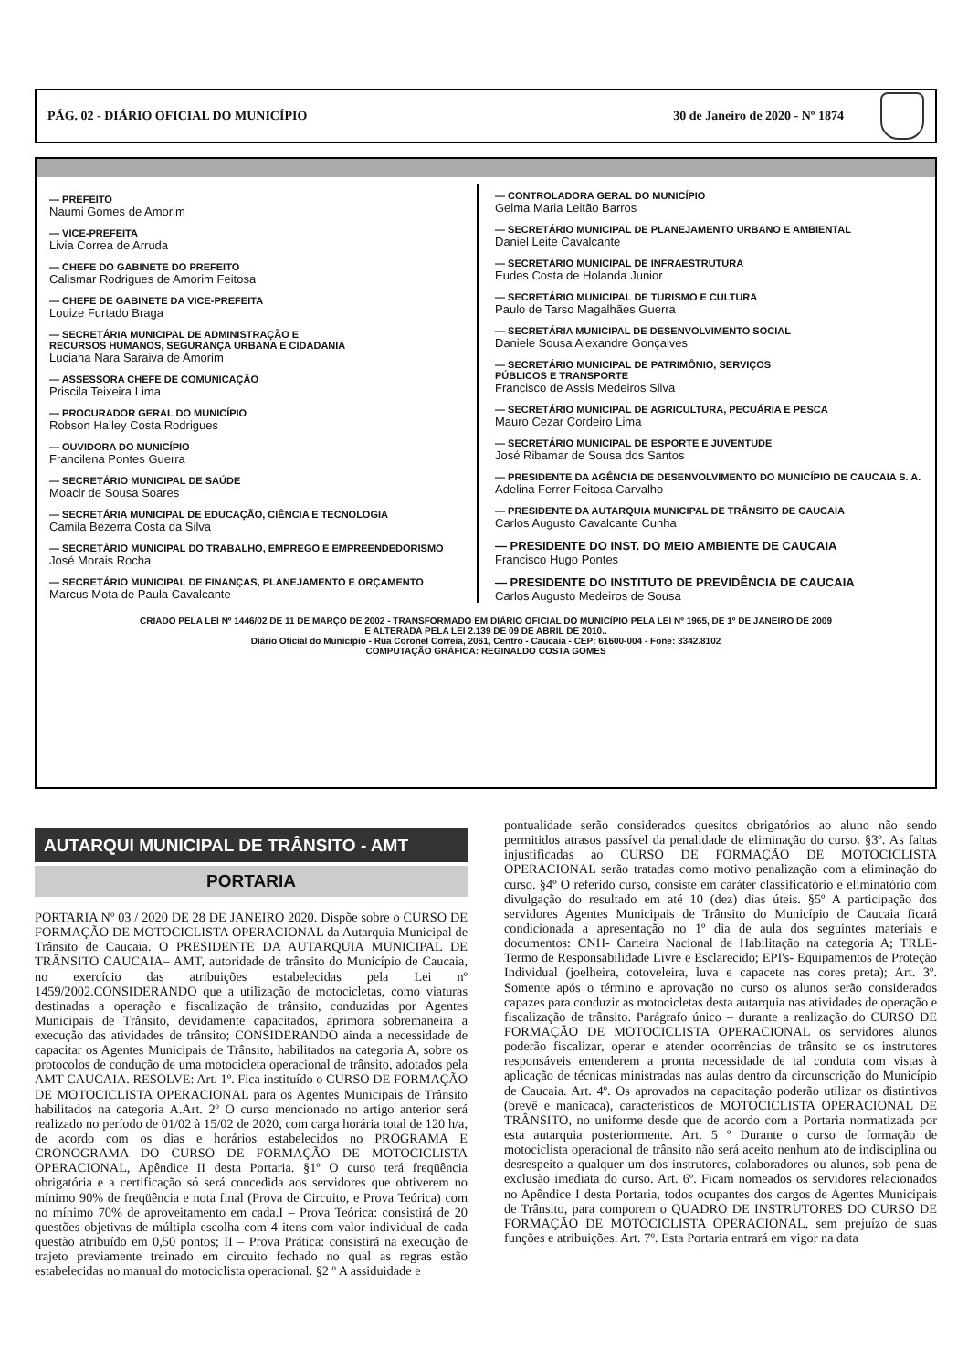PÁG. 02 - DIÁRIO OFICIAL DO MUNICÍPIO 30 de Janeiro de 2020 - Nº 1874
— PREFEITO
Naumi Gomes de Amorim
— VICE-PREFEITA
Livia Correa de Arruda
— CHEFE DO GABINETE DO PREFEITO
Calismar Rodrigues de Amorim Feitosa
— CHEFE DE GABINETE DA VICE-PREFEITA
Louize Furtado Braga
— SECRETÁRIA MUNICIPAL DE ADMINISTRAÇÃO E
RECURSOS HUMANOS, SEGURANÇA URBANA E CIDADANIA
Luciana Nara Saraiva de Amorim
— ASSESSORA CHEFE DE COMUNICAÇÃO
Priscila Teixeira Lima
— PROCURADOR GERAL DO MUNICÍPIO
Robson Halley Costa Rodrigues
— OUVIDORA DO MUNICÍPIO
Francilena Pontes Guerra
— SECRETÁRIO MUNICIPAL DE SAÚDE
Moacir de Sousa Soares
— SECRETÁRIA MUNICIPAL DE EDUCAÇÃO, CIÊNCIA E TECNOLOGIA
Camila Bezerra Costa da Silva
— SECRETÁRIO MUNICIPAL DO TRABALHO, EMPREGO E EMPREENDEDORISMO
José Morais Rocha
— SECRETÁRIO MUNICIPAL DE FINANÇAS, PLANEJAMENTO E ORÇAMENTO
Marcus Mota de Paula Cavalcante
— CONTROLADORA GERAL DO MUNICÍPIO
Gelma Maria Leitão Barros
— SECRETÁRIO MUNICIPAL DE PLANEJAMENTO URBANO E AMBIENTAL
Daniel Leite Cavalcante
— SECRETÁRIO MUNICIPAL DE INFRAESTRUTURA
Eudes Costa de Holanda Junior
— SECRETÁRIO MUNICIPAL DE TURISMO E CULTURA
Paulo de Tarso Magalhães Guerra
— SECRETÁRIA MUNICIPAL DE DESENVOLVIMENTO SOCIAL
Daniele Sousa Alexandre Gonçalves
— SECRETÁRIO MUNICIPAL DE PATRIMÔNIO, SERVIÇOS
PÚBLICOS E TRANSPORTE
Francisco de Assis Medeiros Silva
— SECRETÁRIO MUNICIPAL DE AGRICULTURA, PECUÁRIA E PESCA
Mauro Cezar Cordeiro Lima
— SECRETÁRIO MUNICIPAL DE ESPORTE E JUVENTUDE
José Ribamar de Sousa dos Santos
— PRESIDENTE DA AGÊNCIA DE DESENVOLVIMENTO DO MUNICÍPIO DE CAUCAIA S. A.
Adelina Ferrer Feitosa Carvalho
— PRESIDENTE DA AUTARQUIA MUNICIPAL DE TRÂNSITO DE CAUCAIA
Carlos Augusto Cavalcante Cunha
— PRESIDENTE DO INST. DO MEIO AMBIENTE DE CAUCAIA
Francisco Hugo Pontes
— PRESIDENTE DO INSTITUTO DE PREVIDÊNCIA DE CAUCAIA
Carlos Augusto Medeiros de Sousa
CRIADO PELA LEI Nº 1446/02 DE 11 DE MARÇO DE 2002 - TRANSFORMADO EM DIÁRIO OFICIAL DO MUNICÍPIO PELA LEI Nº 1965, DE 1º DE JANEIRO DE 2009
E ALTERADA PELA LEI 2.139 DE 09 DE ABRIL DE 2010..
Diário Oficial do Município - Rua Coronel Correia, 2061, Centro - Caucaia - CEP: 61600-004 - Fone: 3342.8102
COMPUTAÇÃO GRÁFICA: REGINALDO COSTA GOMES
AUTARQUI MUNICIPAL DE TRÂNSITO - AMT
PORTARIA
PORTARIA Nº 03 / 2020 DE 28 DE JANEIRO 2020. Dispõe sobre o CURSO DE FORMAÇÃO DE MOTOCICLISTA OPERACIONAL da Autarquia Municipal de Trânsito de Caucaia. O PRESIDENTE DA AUTARQUIA MUNICIPAL DE TRÂNSITO CAUCAIA– AMT, autoridade de trânsito do Município de Caucaia, no exercício das atribuições estabelecidas pela Lei nº 1459/2002.CONSIDERANDO que a utilização de motocicletas, como viaturas destinadas a operação e fiscalização de trânsito, conduzidas por Agentes Municipais de Trânsito, devidamente capacitados, aprimora sobremaneira a execução das atividades de trânsito; CONSIDERANDO ainda a necessidade de capacitar os Agentes Municipais de Trânsito, habilitados na categoria A, sobre os protocolos de condução de uma motocicleta operacional de trânsito, adotados pela AMT CAUCAIA. RESOLVE: Art. 1º. Fica instituído o CURSO DE FORMAÇÃO DE MOTOCICLISTA OPERACIONAL para os Agentes Municipais de Trânsito habilitados na categoria A.Art. 2º O curso mencionado no artigo anterior será realizado no período de 01/02 à 15/02 de 2020, com carga horária total de 120 h/a, de acordo com os dias e horários estabelecidos no PROGRAMA E CRONOGRAMA DO CURSO DE FORMAÇÃO DE MOTOCICLISTA OPERACIONAL, Apêndice II desta Portaria. §1º O curso terá freqüência obrigatória e a certificação só será concedida aos servidores que obtiverem no mínimo 90% de freqüência e nota final (Prova de Circuito, e Prova Teórica) com no mínimo 70% de aproveitamento em cada.I – Prova Teórica: consistirá de 20 questões objetivas de múltipla escolha com 4 itens com valor individual de cada questão atribuído em 0,50 pontos; II – Prova Prática: consistirá na execução de trajeto previamente treinado em circuito fechado no qual as regras estão estabelecidas no manual do motociclista operacional. §2 º A assiduidade e
pontualidade serão considerados quesitos obrigatórios ao aluno não sendo permitidos atrasos passível da penalidade de eliminação do curso. §3º. As faltas injustificadas ao CURSO DE FORMAÇÃO DE MOTOCICLISTA OPERACIONAL serão tratadas como motivo penalização com a eliminação do curso. §4º O referido curso, consiste em caráter classificatório e eliminatório com divulgação do resultado em até 10 (dez) dias úteis. §5º A participação dos servidores Agentes Municipais de Trânsito do Município de Caucaia ficará condicionada a apresentação no 1º dia de aula dos seguintes materiais e documentos: CNH- Carteira Nacional de Habilitação na categoria A; TRLE- Termo de Responsabilidade Livre e Esclarecido; EPI's- Equipamentos de Proteção Individual (joelheira, cotoveleira, luva e capacete nas cores preta); Art. 3º. Somente após o término e aprovação no curso os alunos serão considerados capazes para conduzir as motocicletas desta autarquia nas atividades de operação e fiscalização de trânsito. Parágrafo único – durante a realização do CURSO DE FORMAÇÃO DE MOTOCICLISTA OPERACIONAL os servidores alunos poderão fiscalizar, operar e atender ocorrências de trânsito se os instrutores responsáveis entenderem a pronta necessidade de tal conduta com vistas à aplicação de técnicas ministradas nas aulas dentro da circunscrição do Município de Caucaia. Art. 4º. Os aprovados na capacitação poderão utilizar os distintivos (brevê e manicaca), característicos de MOTOCICLISTA OPERACIONAL DE TRÂNSITO, no uniforme desde que de acordo com a Portaria normatizada por esta autarquia posteriormente. Art. 5 º Durante o curso de formação de motociclista operacional de trânsito não será aceito nenhum ato de indisciplina ou desrespeito a qualquer um dos instrutores, colaboradores ou alunos, sob pena de exclusão imediata do curso. Art. 6º. Ficam nomeados os servidores relacionados no Apêndice I desta Portaria, todos ocupantes dos cargos de Agentes Municipais de Trânsito, para comporem o QUADRO DE INSTRUTORES DO CURSO DE FORMAÇÃO DE MOTOCICLISTA OPERACIONAL, sem prejuízo de suas funções e atribuições. Art. 7º. Esta Portaria entrará em vigor na data